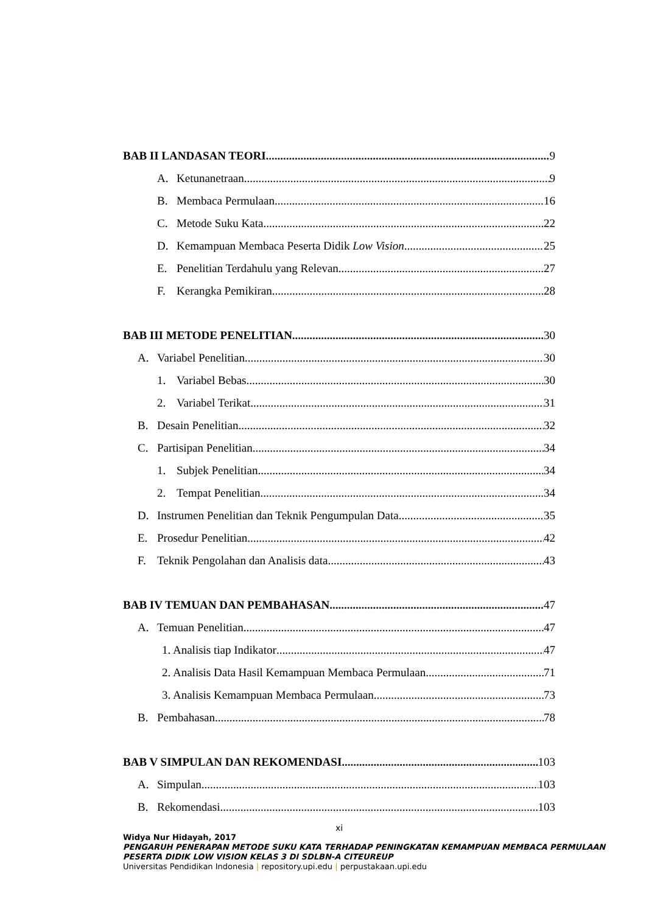BAB II LANDASAN TEORI 9
A. Ketunanetraan 9
B. Membaca Permulaan 16
C. Metode Suku Kata 22
D. Kemampuan Membaca Peserta Didik Low Vision 25
E. Penelitian Terdahulu yang Relevan 27
F. Kerangka Pemikiran 28
BAB III METODE PENELITIAN 30
A. Variabel Penelitian 30
1. Variabel Bebas 30
2. Variabel Terikat 31
B. Desain Penelitian 32
C. Partisipan Penelitian 34
1. Subjek Penelitian 34
2. Tempat Penelitian 34
D. Instrumen Penelitian dan Teknik Pengumpulan Data 35
E. Prosedur Penelitian 42
F. Teknik Pengolahan dan Analisis data 43
BAB IV TEMUAN DAN PEMBAHASAN 47
A. Temuan Penelitian 47
1. Analisis tiap Indikator 47
2. Analisis Data Hasil Kemampuan Membaca Permulaan 71
3. Analisis Kemampuan Membaca Permulaan 73
B. Pembahasan 78
BAB V SIMPULAN DAN REKOMENDASI 103
A. Simpulan 103
B. Rekomendasi 103
xi
Widya Nur Hidayah, 2017
PENGARUH PENERAPAN METODE SUKU KATA TERHADAP PENINGKATAN KEMAMPUAN MEMBACA PERMULAAN PESERTA DIDIK LOW VISION KELAS 3 DI SDLBN-A CITEUREUP
Universitas Pendidikan Indonesia | repository.upi.edu | perpustakaan.upi.edu